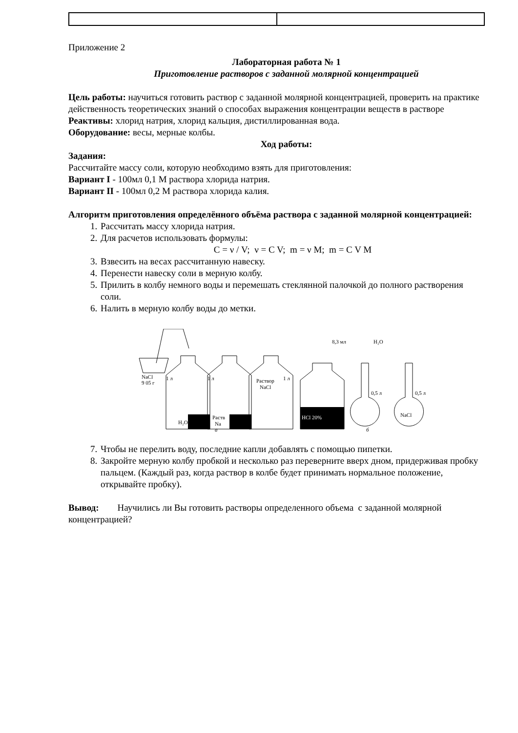Приложение 2
Лабораторная работа № 1
Приготовление растворов с заданной молярной концентрацией
Цель работы: научиться готовить раствор с заданной молярной концентрацией, проверить на практике действенность теоретических знаний о способах выражения концентрации веществ в растворе
Реактивы: хлорид натрия, хлорид кальция, дистиллированная вода.
Оборудование: весы, мерные колбы.
Ход работы:
Задания:
Рассчитайте массу соли, которую необходимо взять для приготовления:
Вариант I - 100мл 0,1 М раствора хлорида натрия.
Вариант II - 100мл 0,2 М раствора хлорида калия.
Алгоритм приготовления определённого объёма раствора с заданной молярной концентрацией:
1. Рассчитать массу хлорида натрия.
2. Для расчетов использовать формулы:
C = ν / V; ν = C V; m = ν M; m = C V M
3. Взвесить на весах рассчитанную навеску.
4. Перенести навеску соли в мерную колбу.
5. Прилить в колбу немного воды и перемешать стеклянной палочкой до полного растворения соли.
6. Налить в мерную колбу воды до метки.
NaCl
9 05 г
H₂O
Раств
Na
Раствор
NaCl
1 л
1 л
1 л
HCl 20%
8,3 мл
H₂O
0,5 л
0,5 л
NaCl
а
б
7. Чтобы не перелить воду, последние капли добавлять с помощью пипетки.
8. Закройте мерную колбу пробкой и несколько раз переверните вверх дном, придерживая пробку пальцем. (Каждый раз, когда раствор в колбе будет принимать нормальное положение, открывайте пробку).
Вывод: Научились ли Вы готовить растворы определенного объема с заданной молярной концентрацией?